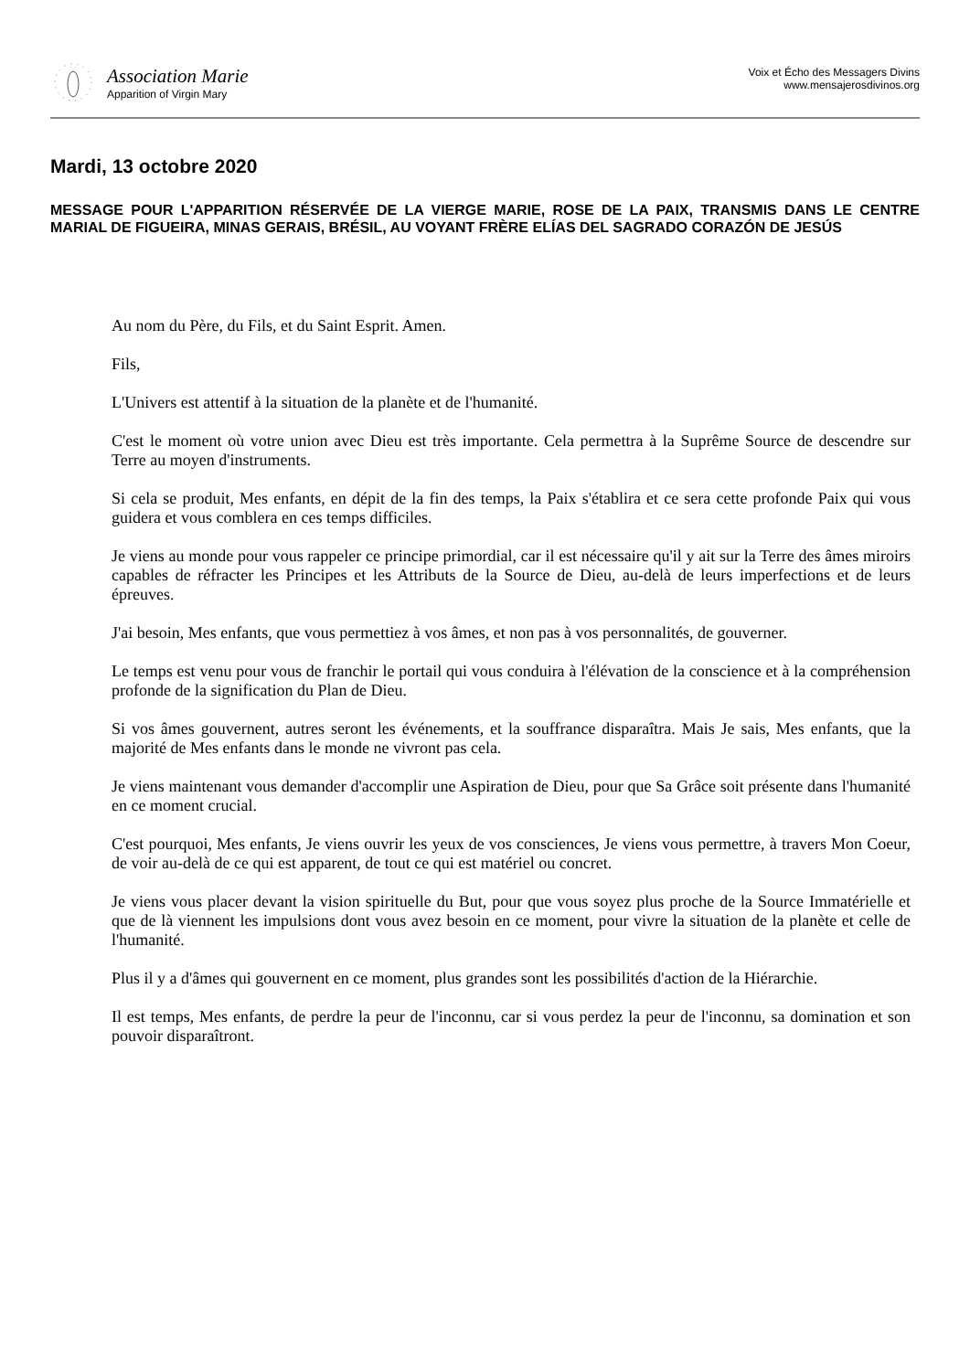Association Marie
Apparition of Virgin Mary
Voix et Écho des Messagers Divins
www.mensajerosdivinos.org
Mardi, 13 octobre 2020
MESSAGE POUR L'APPARITION RÉSERVÉE DE LA VIERGE MARIE, ROSE DE LA PAIX, TRANSMIS DANS LE CENTRE MARIAL DE FIGUEIRA, MINAS GERAIS, BRÉSIL, AU VOYANT FRÈRE ELÍAS DEL SAGRADO CORAZÓN DE JESÚS
Au nom du Père, du Fils, et du Saint Esprit. Amen.
Fils,
L'Univers est attentif à la situation de la planète et de l'humanité.
C'est le moment où votre union avec Dieu est très importante. Cela permettra à la Suprême Source de descendre sur Terre au moyen d'instruments.
Si cela se produit, Mes enfants, en dépit de la fin des temps, la Paix s'établira et ce sera cette profonde Paix qui vous guidera et vous comblera en ces temps difficiles.
Je viens au monde pour vous rappeler ce principe primordial, car il est nécessaire qu'il y ait sur la Terre des âmes miroirs capables de réfracter les Principes et les Attributs de la Source de Dieu, au-delà de leurs imperfections et de leurs épreuves.
J'ai besoin, Mes enfants, que vous permettiez à vos âmes, et non pas à vos personnalités, de gouverner.
Le temps est venu pour vous de franchir le portail qui vous conduira à l'élévation de la conscience et à la compréhension profonde de la signification du Plan de Dieu.
Si vos âmes gouvernent, autres seront les événements, et la souffrance disparaîtra. Mais Je sais, Mes enfants, que la majorité de Mes enfants dans le monde ne vivront pas cela.
Je viens maintenant vous demander d'accomplir une Aspiration de Dieu, pour que Sa Grâce soit présente dans l'humanité en ce moment crucial.
C'est pourquoi, Mes enfants, Je viens ouvrir les yeux de vos consciences, Je viens vous permettre, à travers Mon Coeur, de voir au-delà de ce qui est apparent, de tout ce qui est matériel ou concret.
Je viens vous placer devant la vision spirituelle du But, pour que vous soyez plus proche de la Source Immatérielle et que de là viennent les impulsions dont vous avez besoin en ce moment, pour vivre la situation de la planète et celle de l'humanité.
Plus il y a d'âmes qui gouvernent en ce moment, plus grandes sont les possibilités d'action de la Hiérarchie.
Il est temps, Mes enfants, de perdre la peur de l'inconnu, car si vous perdez la peur de l'inconnu, sa domination et son pouvoir disparaîtront.